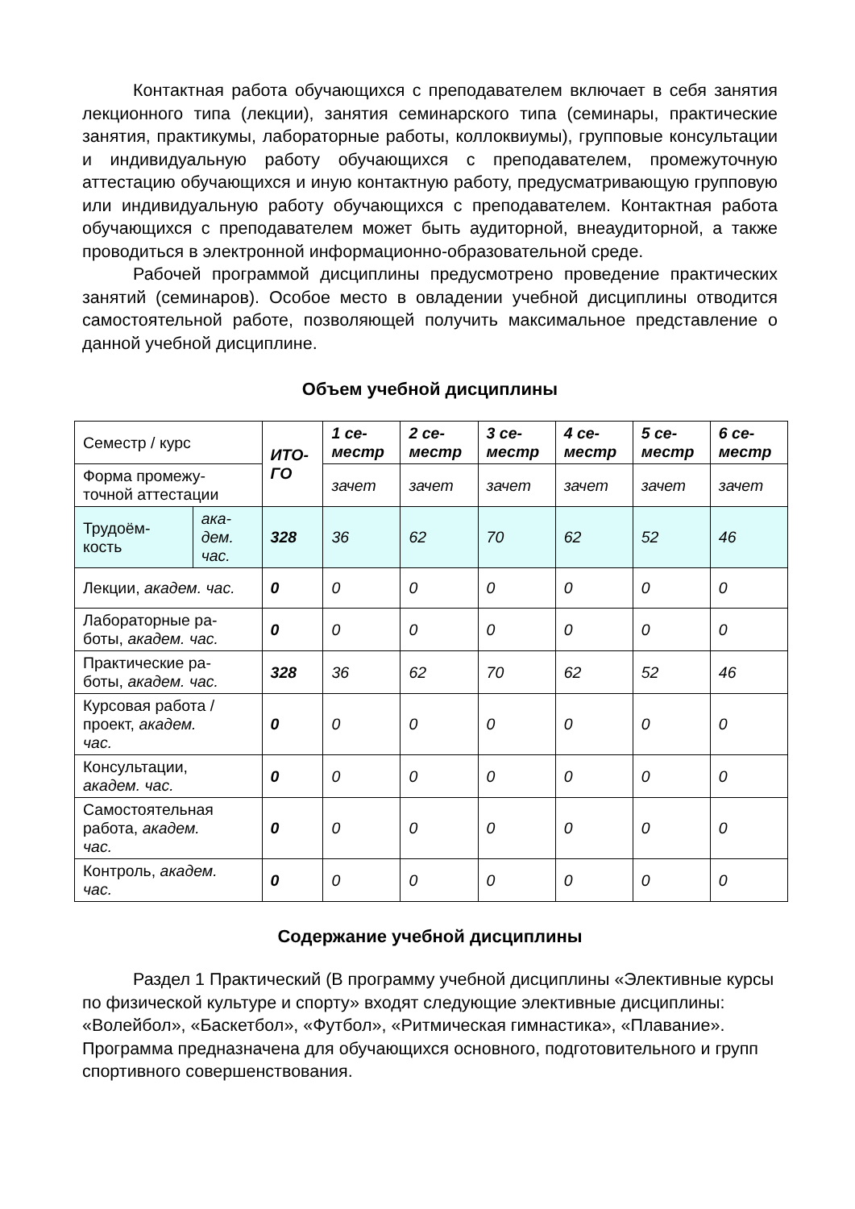Контактная работа обучающихся с преподавателем включает в себя занятия лекционного типа (лекции), занятия семинарского типа (семинары, практические занятия, практикумы, лабораторные работы, коллоквиумы), групповые консультации и индивидуальную работу обучающихся с преподавателем, промежуточную аттестацию обучающихся и иную контактную работу, предусматривающую групповую или индивидуальную работу обучающихся с преподавателем. Контактная работа обучающихся с преподавателем может быть аудиторной, внеаудиторной, а также проводиться в электронной информационно-образовательной среде.
Рабочей программой дисциплины предусмотрено проведение практических занятий (семинаров). Особое место в овладении учебной дисциплины отводится самостоятельной работе, позволяющей получить максимальное представление о данной учебной дисциплине.
Объем учебной дисциплины
| Семестр / курс | | ИТО- ГО | 1 се- местр | 2 се- местр | 3 се- местр | 4 се- местр | 5 се- местр | 6 се- местр |
| Форма промежу- точной аттестации | | | зачет | зачет | зачет | зачет | зачет | зачет |
| Трудоём- кость | ака- дем. час. | 328 | 36 | 62 | 70 | 62 | 52 | 46 |
| Лекции, академ. час. | | 0 | 0 | 0 | 0 | 0 | 0 | 0 |
| Лабораторные ра- боты, академ. час. | | 0 | 0 | 0 | 0 | 0 | 0 | 0 |
| Практические ра- боты, академ. час. | | 328 | 36 | 62 | 70 | 62 | 52 | 46 |
| Курсовая работа / проект, академ. час. | | 0 | 0 | 0 | 0 | 0 | 0 | 0 |
| Консультации, академ. час. | | 0 | 0 | 0 | 0 | 0 | 0 | 0 |
| Самостоятельная работа, академ. час. | | 0 | 0 | 0 | 0 | 0 | 0 | 0 |
| Контроль, академ. час. | | 0 | 0 | 0 | 0 | 0 | 0 | 0 |
Содержание учебной дисциплины
Раздел 1 Практический (В программу учебной дисциплины «Элективные курсы по физической культуре и спорту» входят следующие элективные дисциплины: «Волейбол», «Баскетбол», «Футбол», «Ритмическая гимнастика», «Плавание». Программа предназначена для обучающихся основного, подготовительного и групп спортивного совершенствования.